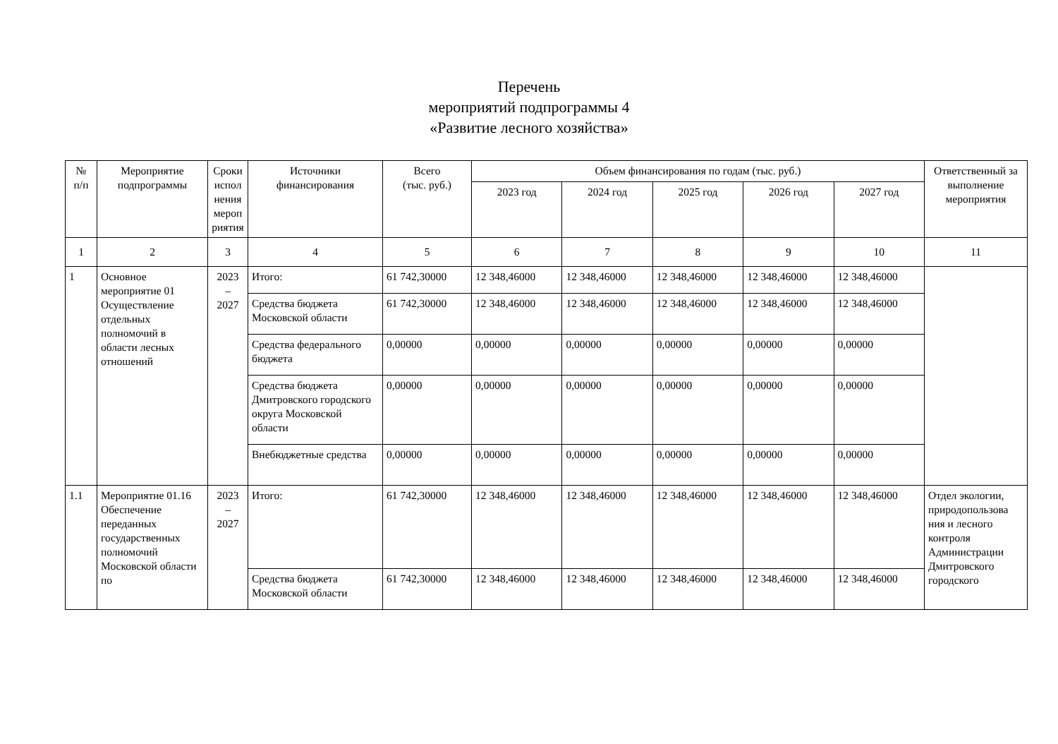Перечень
мероприятий подпрограммы 4
«Развитие лесного хозяйства»
| № п/п | Мероприятие подпрограммы | Сроки испол нения мероп риятия | Источники финансирования | Всего (тыс. руб.) | Объем финансирования по годам (тыс. руб.) | | | | | Ответственный за выполнение мероприятия |
| --- | --- | --- | --- | --- | --- | --- | --- | --- | --- | --- |
| | | | | | 2023 год | 2024 год | 2025 год | 2026 год | 2027 год | |
| 1 | 2 | 3 | 4 | 5 | 6 | 7 | 8 | 9 | 10 | 11 |
| 1 | Основное мероприятие 01 Осуществление отдельных полномочий в области лесных отношений | 2023 – 2027 | Итого: | 61 742,30000 | 12 348,46000 | 12 348,46000 | 12 348,46000 | 12 348,46000 | 12 348,46000 | |
| | | | Средства бюджета Московской области | 61 742,30000 | 12 348,46000 | 12 348,46000 | 12 348,46000 | 12 348,46000 | 12 348,46000 | |
| | | | Средства федерального бюджета | 0,00000 | 0,00000 | 0,00000 | 0,00000 | 0,00000 | 0,00000 | |
| | | | Средства бюджета Дмитровского городского округа Московской области | 0,00000 | 0,00000 | 0,00000 | 0,00000 | 0,00000 | 0,00000 | |
| | | | Внебюджетные средства | 0,00000 | 0,00000 | 0,00000 | 0,00000 | 0,00000 | 0,00000 | |
| 1.1 | Мероприятие 01.16 Обеспечение переданных государственных полномочий Московской области по | 2023 – 2027 | Итого: | 61 742,30000 | 12 348,46000 | 12 348,46000 | 12 348,46000 | 12 348,46000 | 12 348,46000 | Отдел экологии, природопользова ния и лесного контроля Администрации Дмитровского городского |
| | | | Средства бюджета Московской области | 61 742,30000 | 12 348,46000 | 12 348,46000 | 12 348,46000 | 12 348,46000 | 12 348,46000 | |